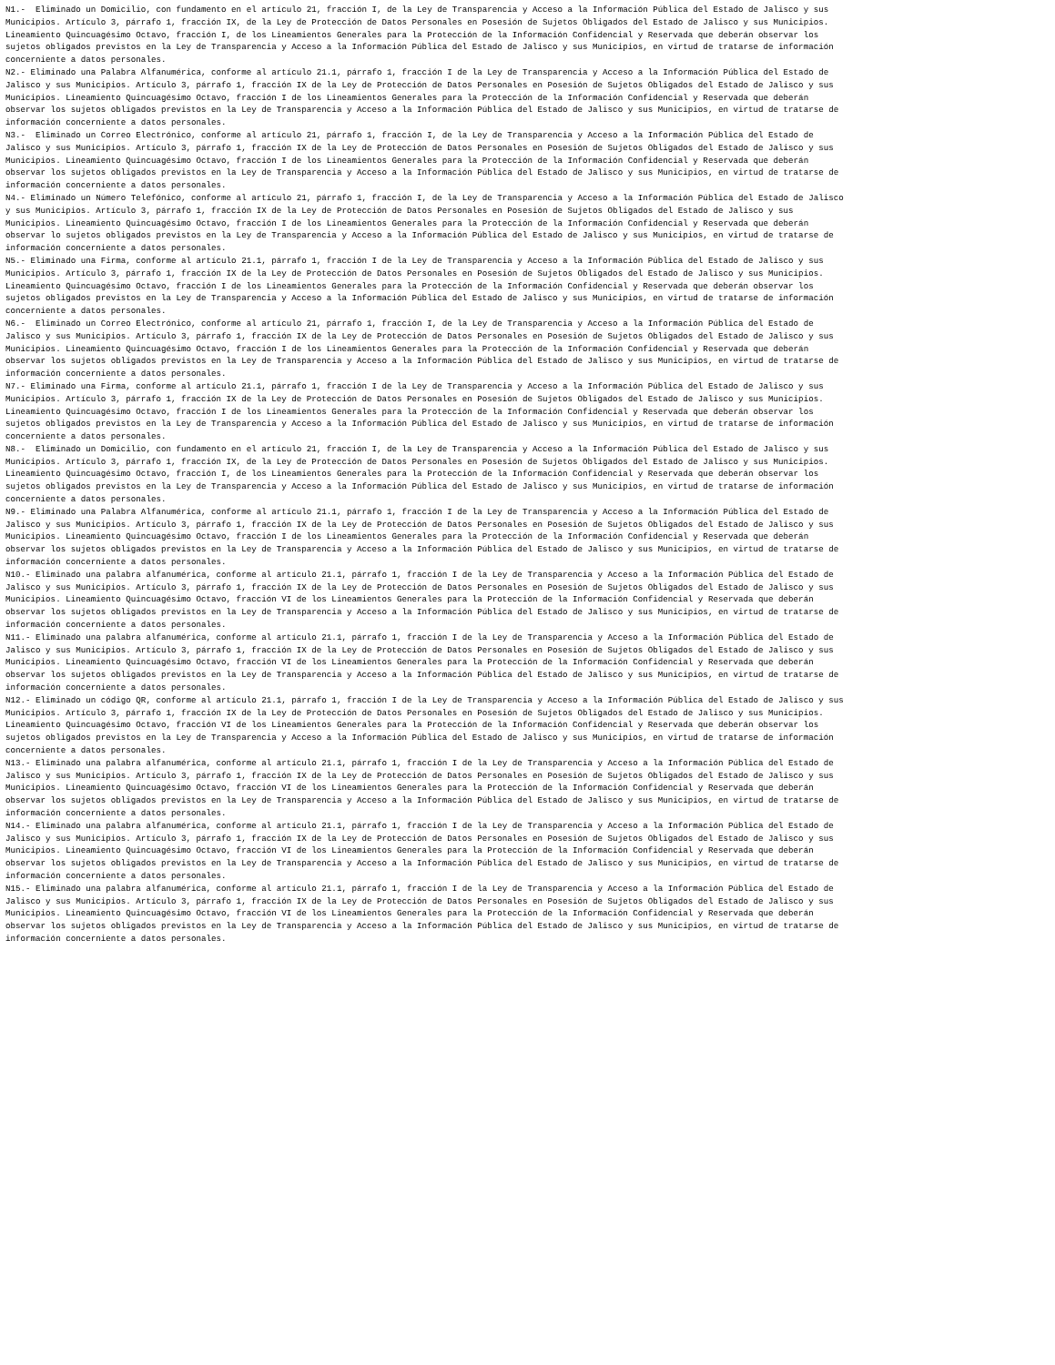N1.-  Eliminado un Domicilio, con fundamento en el artículo 21, fracción I, de la Ley de Transparencia y Acceso a la Información Pública del Estado de Jalisco y sus
Municipios. Artículo 3, párrafo 1, fracción IX, de la Ley de Protección de Datos Personales en Posesión de Sujetos Obligados del Estado de Jalisco y sus Municipios.
Lineamiento Quincuagésimo Octavo, fracción I, de los Lineamientos Generales para la Protección de la Información Confidencial y Reservada que deberán observar los
sujetos obligados previstos en la Ley de Transparencia y Acceso a la Información Pública del Estado de Jalisco y sus Municipios, en virtud de tratarse de información
concerniente a datos personales.
N2.- Eliminado una Palabra Alfanumérica, conforme al artículo 21.1, párrafo 1, fracción I de la Ley de Transparencia y Acceso a la Información Pública del Estado de
Jalisco y sus Municipios. Artículo 3, párrafo 1, fracción IX de la Ley de Protección de Datos Personales en Posesión de Sujetos Obligados del Estado de Jalisco y sus
Municipios. Lineamiento Quincuagésimo Octavo, fracción I de los Lineamientos Generales para la Protección de la Información Confidencial y Reservada que deberán
observar los sujetos obligados previstos en la Ley de Transparencia y Acceso a la Información Pública del Estado de Jalisco y sus Municipios, en virtud de tratarse de
información concerniente a datos personales.
N3.-  Eliminado un Correo Electrónico, conforme al artículo 21, párrafo 1, fracción I, de la Ley de Transparencia y Acceso a la Información Pública del Estado de
Jalisco y sus Municipios. Artículo 3, párrafo 1, fracción IX de la Ley de Protección de Datos Personales en Posesión de Sujetos Obligados del Estado de Jalisco y sus
Municipios. Lineamiento Quincuagésimo Octavo, fracción I de los Lineamientos Generales para la Protección de la Información Confidencial y Reservada que deberán
observar los sujetos obligados previstos en la Ley de Transparencia y Acceso a la Información Pública del Estado de Jalisco y sus Municipios, en virtud de tratarse de
información concerniente a datos personales.
N4.- Eliminado un Número Telefónico, conforme al artículo 21, párrafo 1, fracción I, de la Ley de Transparencia y Acceso a la Información Pública del Estado de Jalisco
y sus Municipios. Artículo 3, párrafo 1, fracción IX de la Ley de Protección de Datos Personales en Posesión de Sujetos Obligados del Estado de Jalisco y sus
Municipios. Lineamiento Quincuagésimo Octavo, fracción I de los Lineamientos Generales para la Protección de la Información Confidencial y Reservada que deberán
observar lo sujetos obligados previstos en la Ley de Transparencia y Acceso a la Información Pública del Estado de Jalisco y sus Municipios, en virtud de tratarse de
información concerniente a datos personales.
N5.- Eliminado una Firma, conforme al artículo 21.1, párrafo 1, fracción I de la Ley de Transparencia y Acceso a la Información Pública del Estado de Jalisco y sus
Municipios. Artículo 3, párrafo 1, fracción IX de la Ley de Protección de Datos Personales en Posesión de Sujetos Obligados del Estado de Jalisco y sus Municipios.
Lineamiento Quincuagésimo Octavo, fracción I de los Lineamientos Generales para la Protección de la Información Confidencial y Reservada que deberán observar los
sujetos obligados previstos en la Ley de Transparencia y Acceso a la Información Pública del Estado de Jalisco y sus Municipios, en virtud de tratarse de información
concerniente a datos personales.
N6.-  Eliminado un Correo Electrónico, conforme al artículo 21, párrafo 1, fracción I, de la Ley de Transparencia y Acceso a la Información Pública del Estado de
Jalisco y sus Municipios. Artículo 3, párrafo 1, fracción IX de la Ley de Protección de Datos Personales en Posesión de Sujetos Obligados del Estado de Jalisco y sus
Municipios. Lineamiento Quincuagésimo Octavo, fracción I de los Lineamientos Generales para la Protección de la Información Confidencial y Reservada que deberán
observar los sujetos obligados previstos en la Ley de Transparencia y Acceso a la Información Pública del Estado de Jalisco y sus Municipios, en virtud de tratarse de
información concerniente a datos personales.
N7.- Eliminado una Firma, conforme al artículo 21.1, párrafo 1, fracción I de la Ley de Transparencia y Acceso a la Información Pública del Estado de Jalisco y sus
Municipios. Artículo 3, párrafo 1, fracción IX de la Ley de Protección de Datos Personales en Posesión de Sujetos Obligados del Estado de Jalisco y sus Municipios.
Lineamiento Quincuagésimo Octavo, fracción I de los Lineamientos Generales para la Protección de la Información Confidencial y Reservada que deberán observar los
sujetos obligados previstos en la Ley de Transparencia y Acceso a la Información Pública del Estado de Jalisco y sus Municipios, en virtud de tratarse de información
concerniente a datos personales.
N8.-  Eliminado un Domicilio, con fundamento en el artículo 21, fracción I, de la Ley de Transparencia y Acceso a la Información Pública del Estado de Jalisco y sus
Municipios. Artículo 3, párrafo 1, fracción IX, de la Ley de Protección de Datos Personales en Posesión de Sujetos Obligados del Estado de Jalisco y sus Municipios.
Lineamiento Quincuagésimo Octavo, fracción I, de los Lineamientos Generales para la Protección de la Información Confidencial y Reservada que deberán observar los
sujetos obligados previstos en la Ley de Transparencia y Acceso a la Información Pública del Estado de Jalisco y sus Municipios, en virtud de tratarse de información
concerniente a datos personales.
N9.- Eliminado una Palabra Alfanumérica, conforme al artículo 21.1, párrafo 1, fracción I de la Ley de Transparencia y Acceso a la Información Pública del Estado de
Jalisco y sus Municipios. Artículo 3, párrafo 1, fracción IX de la Ley de Protección de Datos Personales en Posesión de Sujetos Obligados del Estado de Jalisco y sus
Municipios. Lineamiento Quincuagésimo Octavo, fracción I de los Lineamientos Generales para la Protección de la Información Confidencial y Reservada que deberán
observar los sujetos obligados previstos en la Ley de Transparencia y Acceso a la Información Pública del Estado de Jalisco y sus Municipios, en virtud de tratarse de
información concerniente a datos personales.
N10.- Eliminado una palabra alfanumérica, conforme al artículo 21.1, párrafo 1, fracción I de la Ley de Transparencia y Acceso a la Información Pública del Estado de
Jalisco y sus Municipios. Artículo 3, párrafo 1, fracción IX de la Ley de Protección de Datos Personales en Posesión de Sujetos Obligados del Estado de Jalisco y sus
Municipios. Lineamiento Quincuagésimo Octavo, fracción VI de los Lineamientos Generales para la Protección de la Información Confidencial y Reservada que deberán
observar los sujetos obligados previstos en la Ley de Transparencia y Acceso a la Información Pública del Estado de Jalisco y sus Municipios, en virtud de tratarse de
información concerniente a datos personales.
N11.- Eliminado una palabra alfanumérica, conforme al artículo 21.1, párrafo 1, fracción I de la Ley de Transparencia y Acceso a la Información Pública del Estado de
Jalisco y sus Municipios. Artículo 3, párrafo 1, fracción IX de la Ley de Protección de Datos Personales en Posesión de Sujetos Obligados del Estado de Jalisco y sus
Municipios. Lineamiento Quincuagésimo Octavo, fracción VI de los Lineamientos Generales para la Protección de la Información Confidencial y Reservada que deberán
observar los sujetos obligados previstos en la Ley de Transparencia y Acceso a la Información Pública del Estado de Jalisco y sus Municipios, en virtud de tratarse de
información concerniente a datos personales.
N12.- Eliminado un código QR, conforme al artículo 21.1, párrafo 1, fracción I de la Ley de Transparencia y Acceso a la Información Pública del Estado de Jalisco y sus
Municipios. Artículo 3, párrafo 1, fracción IX de la Ley de Protección de Datos Personales en Posesión de Sujetos Obligados del Estado de Jalisco y sus Municipios.
Lineamiento Quincuagésimo Octavo, fracción VI de los Lineamientos Generales para la Protección de la Información Confidencial y Reservada que deberán observar los
sujetos obligados previstos en la Ley de Transparencia y Acceso a la Información Pública del Estado de Jalisco y sus Municipios, en virtud de tratarse de información
concerniente a datos personales.
N13.- Eliminado una palabra alfanumérica, conforme al artículo 21.1, párrafo 1, fracción I de la Ley de Transparencia y Acceso a la Información Pública del Estado de
Jalisco y sus Municipios. Artículo 3, párrafo 1, fracción IX de la Ley de Protección de Datos Personales en Posesión de Sujetos Obligados del Estado de Jalisco y sus
Municipios. Lineamiento Quincuagésimo Octavo, fracción VI de los Lineamientos Generales para la Protección de la Información Confidencial y Reservada que deberán
observar los sujetos obligados previstos en la Ley de Transparencia y Acceso a la Información Pública del Estado de Jalisco y sus Municipios, en virtud de tratarse de
información concerniente a datos personales.
N14.- Eliminado una palabra alfanumérica, conforme al artículo 21.1, párrafo 1, fracción I de la Ley de Transparencia y Acceso a la Información Pública del Estado de
Jalisco y sus Municipios. Artículo 3, párrafo 1, fracción IX de la Ley de Protección de Datos Personales en Posesión de Sujetos Obligados del Estado de Jalisco y sus
Municipios. Lineamiento Quincuagésimo Octavo, fracción VI de los Lineamientos Generales para la Protección de la Información Confidencial y Reservada que deberán
observar los sujetos obligados previstos en la Ley de Transparencia y Acceso a la Información Pública del Estado de Jalisco y sus Municipios, en virtud de tratarse de
información concerniente a datos personales.
N15.- Eliminado una palabra alfanumérica, conforme al artículo 21.1, párrafo 1, fracción I de la Ley de Transparencia y Acceso a la Información Pública del Estado de
Jalisco y sus Municipios. Artículo 3, párrafo 1, fracción IX de la Ley de Protección de Datos Personales en Posesión de Sujetos Obligados del Estado de Jalisco y sus
Municipios. Lineamiento Quincuagésimo Octavo, fracción VI de los Lineamientos Generales para la Protección de la Información Confidencial y Reservada que deberán
observar los sujetos obligados previstos en la Ley de Transparencia y Acceso a la Información Pública del Estado de Jalisco y sus Municipios, en virtud de tratarse de
información concerniente a datos personales.